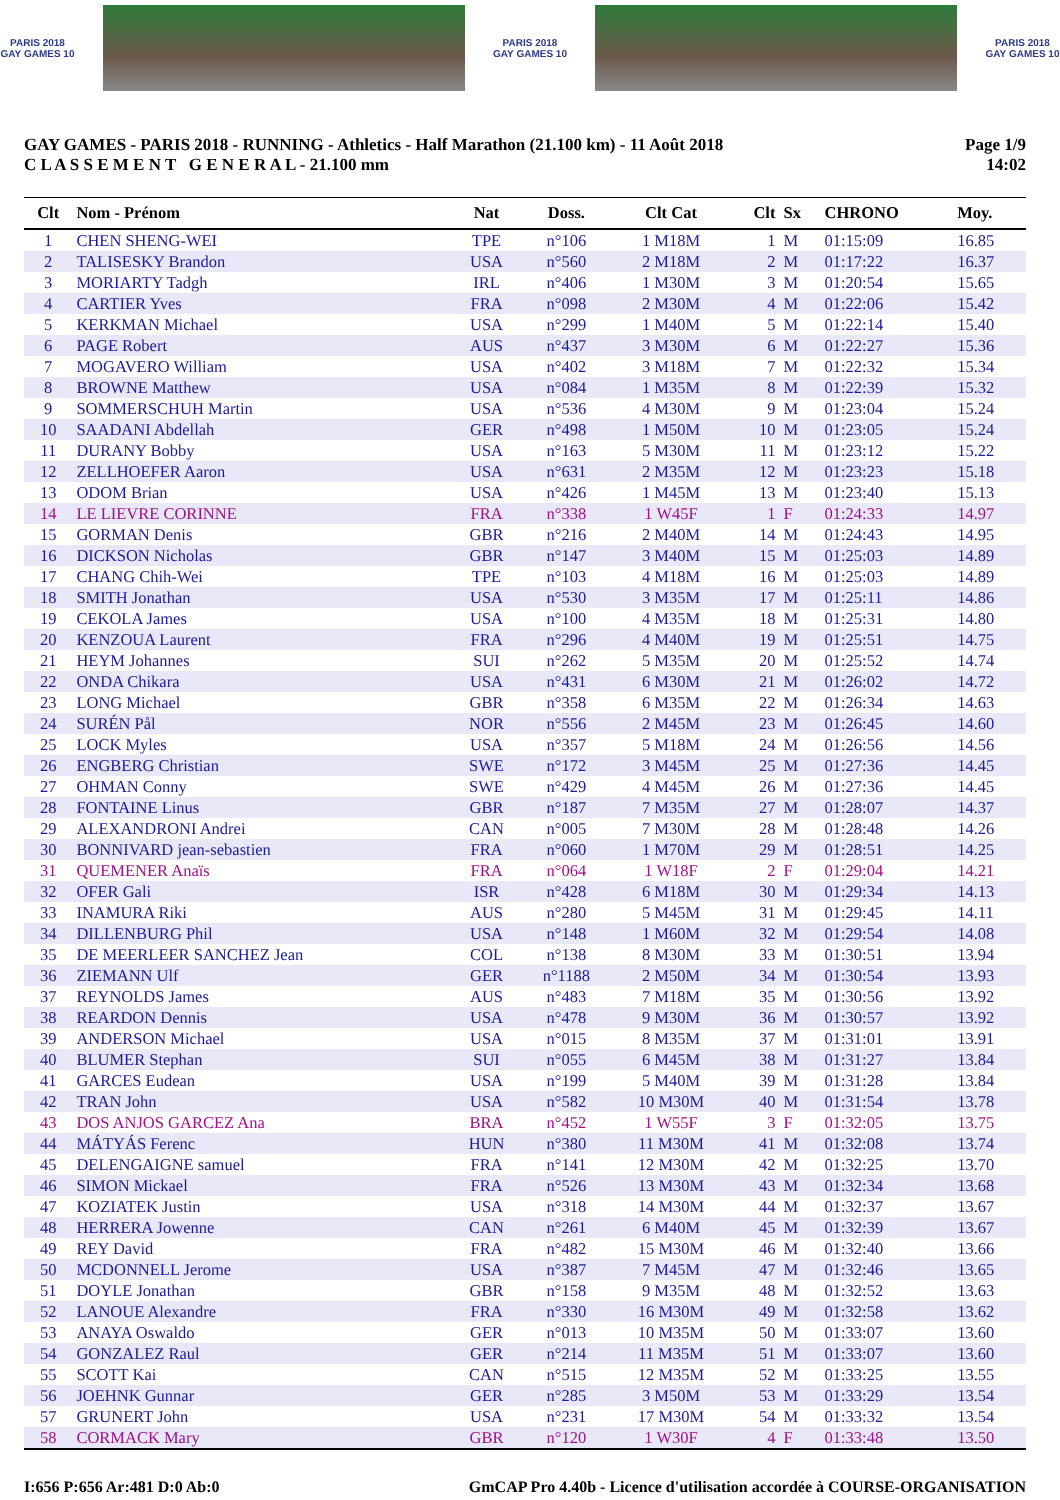PARIS 2018
GAY GAMES 10
PARIS 2018
GAY GAMES 10
PARIS 2018
GAY GAMES 10
GAY GAMES - PARIS 2018 - RUNNING - Athletics - Half Marathon (21.100 km) - 11 Août 2018
C L A S S E M E N T G E N E R A L - 21.100 mm
Page 1/9
14:02
| Clt | Nom - Prénom | Nat | Doss. | Clt Cat | Clt | Sx | CHRONO | Moy. |
| --- | --- | --- | --- | --- | --- | --- | --- | --- |
| 1 | CHEN SHENG-WEI | TPE | n°106 | 1 M18M | 1 | M | 01:15:09 | 16.85 |
| 2 | TALISESKY Brandon | USA | n°560 | 2 M18M | 2 | M | 01:17:22 | 16.37 |
| 3 | MORIARTY Tadgh | IRL | n°406 | 1 M30M | 3 | M | 01:20:54 | 15.65 |
| 4 | CARTIER Yves | FRA | n°098 | 2 M30M | 4 | M | 01:22:06 | 15.42 |
| 5 | KERKMAN Michael | USA | n°299 | 1 M40M | 5 | M | 01:22:14 | 15.40 |
| 6 | PAGE Robert | AUS | n°437 | 3 M30M | 6 | M | 01:22:27 | 15.36 |
| 7 | MOGAVERO William | USA | n°402 | 3 M18M | 7 | M | 01:22:32 | 15.34 |
| 8 | BROWNE Matthew | USA | n°084 | 1 M35M | 8 | M | 01:22:39 | 15.32 |
| 9 | SOMMERSCHUH Martin | USA | n°536 | 4 M30M | 9 | M | 01:23:04 | 15.24 |
| 10 | SAADANI Abdellah | GER | n°498 | 1 M50M | 10 | M | 01:23:05 | 15.24 |
| 11 | DURANY Bobby | USA | n°163 | 5 M30M | 11 | M | 01:23:12 | 15.22 |
| 12 | ZELLHOEFER Aaron | USA | n°631 | 2 M35M | 12 | M | 01:23:23 | 15.18 |
| 13 | ODOM Brian | USA | n°426 | 1 M45M | 13 | M | 01:23:40 | 15.13 |
| 14 | LE LIEVRE CORINNE | FRA | n°338 | 1 W45F | 1 | F | 01:24:33 | 14.97 |
| 15 | GORMAN Denis | GBR | n°216 | 2 M40M | 14 | M | 01:24:43 | 14.95 |
| 16 | DICKSON Nicholas | GBR | n°147 | 3 M40M | 15 | M | 01:25:03 | 14.89 |
| 17 | CHANG Chih-Wei | TPE | n°103 | 4 M18M | 16 | M | 01:25:03 | 14.89 |
| 18 | SMITH Jonathan | USA | n°530 | 3 M35M | 17 | M | 01:25:11 | 14.86 |
| 19 | CEKOLA James | USA | n°100 | 4 M35M | 18 | M | 01:25:31 | 14.80 |
| 20 | KENZOUA Laurent | FRA | n°296 | 4 M40M | 19 | M | 01:25:51 | 14.75 |
| 21 | HEYM Johannes | SUI | n°262 | 5 M35M | 20 | M | 01:25:52 | 14.74 |
| 22 | ONDA Chikara | USA | n°431 | 6 M30M | 21 | M | 01:26:02 | 14.72 |
| 23 | LONG Michael | GBR | n°358 | 6 M35M | 22 | M | 01:26:34 | 14.63 |
| 24 | SURÉN Pål | NOR | n°556 | 2 M45M | 23 | M | 01:26:45 | 14.60 |
| 25 | LOCK Myles | USA | n°357 | 5 M18M | 24 | M | 01:26:56 | 14.56 |
| 26 | ENGBERG Christian | SWE | n°172 | 3 M45M | 25 | M | 01:27:36 | 14.45 |
| 27 | OHMAN Conny | SWE | n°429 | 4 M45M | 26 | M | 01:27:36 | 14.45 |
| 28 | FONTAINE Linus | GBR | n°187 | 7 M35M | 27 | M | 01:28:07 | 14.37 |
| 29 | ALEXANDRONI Andrei | CAN | n°005 | 7 M30M | 28 | M | 01:28:48 | 14.26 |
| 30 | BONNIVARD jean-sebastien | FRA | n°060 | 1 M70M | 29 | M | 01:28:51 | 14.25 |
| 31 | QUEMENER Anaïs | FRA | n°064 | 1 W18F | 2 | F | 01:29:04 | 14.21 |
| 32 | OFER Gali | ISR | n°428 | 6 M18M | 30 | M | 01:29:34 | 14.13 |
| 33 | INAMURA Riki | AUS | n°280 | 5 M45M | 31 | M | 01:29:45 | 14.11 |
| 34 | DILLENBURG Phil | USA | n°148 | 1 M60M | 32 | M | 01:29:54 | 14.08 |
| 35 | DE MEERLEER SANCHEZ Jean | COL | n°138 | 8 M30M | 33 | M | 01:30:51 | 13.94 |
| 36 | ZIEMANN Ulf | GER | n°1188 | 2 M50M | 34 | M | 01:30:54 | 13.93 |
| 37 | REYNOLDS James | AUS | n°483 | 7 M18M | 35 | M | 01:30:56 | 13.92 |
| 38 | REARDON Dennis | USA | n°478 | 9 M30M | 36 | M | 01:30:57 | 13.92 |
| 39 | ANDERSON Michael | USA | n°015 | 8 M35M | 37 | M | 01:31:01 | 13.91 |
| 40 | BLUMER Stephan | SUI | n°055 | 6 M45M | 38 | M | 01:31:27 | 13.84 |
| 41 | GARCES Eudean | USA | n°199 | 5 M40M | 39 | M | 01:31:28 | 13.84 |
| 42 | TRAN John | USA | n°582 | 10 M30M | 40 | M | 01:31:54 | 13.78 |
| 43 | DOS ANJOS GARCEZ Ana | BRA | n°452 | 1 W55F | 3 | F | 01:32:05 | 13.75 |
| 44 | MÁTYÁS Ferenc | HUN | n°380 | 11 M30M | 41 | M | 01:32:08 | 13.74 |
| 45 | DELENGAIGNE samuel | FRA | n°141 | 12 M30M | 42 | M | 01:32:25 | 13.70 |
| 46 | SIMON Mickael | FRA | n°526 | 13 M30M | 43 | M | 01:32:34 | 13.68 |
| 47 | KOZIATEK Justin | USA | n°318 | 14 M30M | 44 | M | 01:32:37 | 13.67 |
| 48 | HERRERA Jowenne | CAN | n°261 | 6 M40M | 45 | M | 01:32:39 | 13.67 |
| 49 | REY David | FRA | n°482 | 15 M30M | 46 | M | 01:32:40 | 13.66 |
| 50 | MCDONNELL Jerome | USA | n°387 | 7 M45M | 47 | M | 01:32:46 | 13.65 |
| 51 | DOYLE Jonathan | GBR | n°158 | 9 M35M | 48 | M | 01:32:52 | 13.63 |
| 52 | LANOUE Alexandre | FRA | n°330 | 16 M30M | 49 | M | 01:32:58 | 13.62 |
| 53 | ANAYA Oswaldo | GER | n°013 | 10 M35M | 50 | M | 01:33:07 | 13.60 |
| 54 | GONZALEZ Raul | GER | n°214 | 11 M35M | 51 | M | 01:33:07 | 13.60 |
| 55 | SCOTT Kai | CAN | n°515 | 12 M35M | 52 | M | 01:33:25 | 13.55 |
| 56 | JOEHNK Gunnar | GER | n°285 | 3 M50M | 53 | M | 01:33:29 | 13.54 |
| 57 | GRUNERT John | USA | n°231 | 17 M30M | 54 | M | 01:33:32 | 13.54 |
| 58 | CORMACK Mary | GBR | n°120 | 1 W30F | 4 | F | 01:33:48 | 13.50 |
I:656 P:656 Ar:481 D:0 Ab:0 GmCAP Pro 4.40b - Licence d'utilisation accordée à COURSE-ORGANISATION